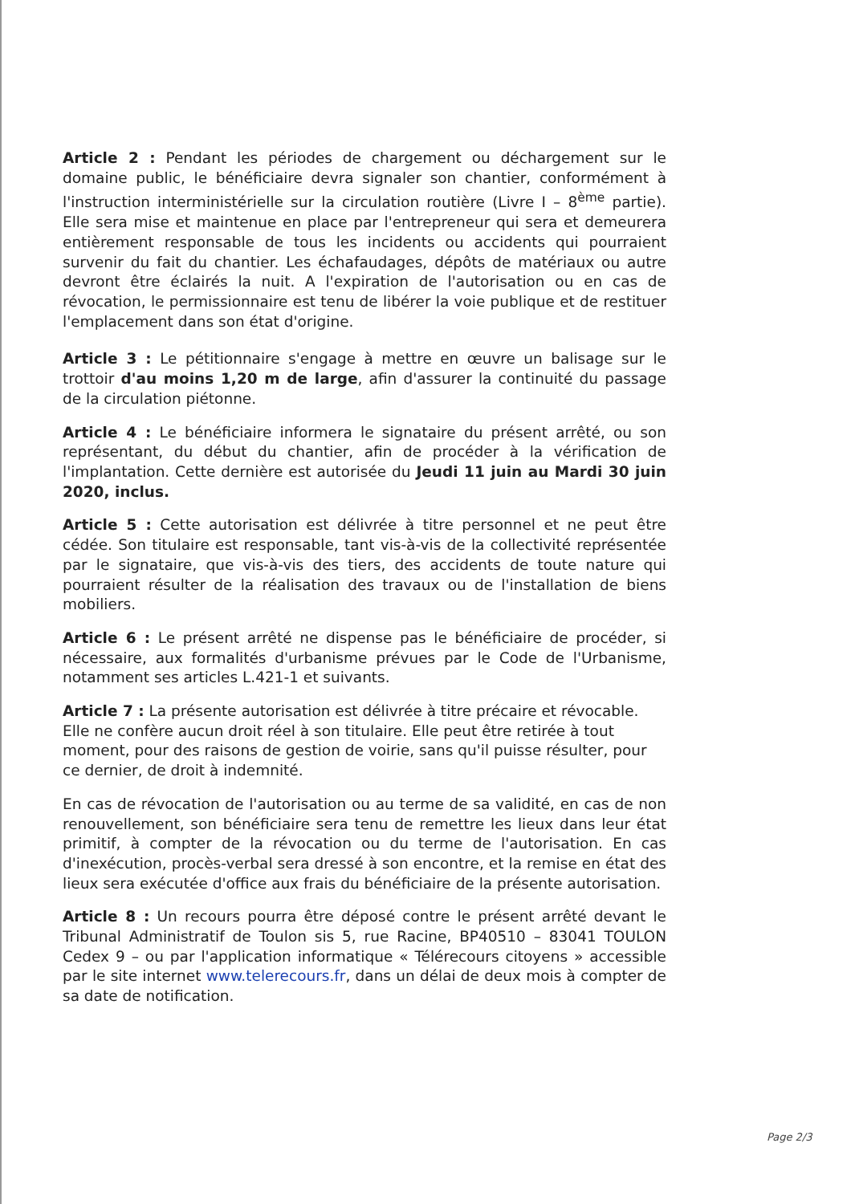Article 2 : Pendant les périodes de chargement ou déchargement sur le domaine public, le bénéficiaire devra signaler son chantier, conformément à l'instruction interministérielle sur la circulation routière (Livre I – 8<sup>ème</sup> partie). Elle sera mise et maintenue en place par l'entrepreneur qui sera et demeurera entièrement responsable de tous les incidents ou accidents qui pourraient survenir du fait du chantier. Les échafaudages, dépôts de matériaux ou autre devront être éclairés la nuit. A l'expiration de l'autorisation ou en cas de révocation, le permissionnaire est tenu de libérer la voie publique et de restituer l'emplacement dans son état d'origine.
Article 3 : Le pétitionnaire s'engage à mettre en œuvre un balisage sur le trottoir d'au moins 1,20 m de large, afin d'assurer la continuité du passage de la circulation piétonne.
Article 4 : Le bénéficiaire informera le signataire du présent arrêté, ou son représentant, du début du chantier, afin de procéder à la vérification de l'implantation. Cette dernière est autorisée du Jeudi 11 juin au Mardi 30 juin 2020, inclus.
Article 5 : Cette autorisation est délivrée à titre personnel et ne peut être cédée. Son titulaire est responsable, tant vis-à-vis de la collectivité représentée par le signataire, que vis-à-vis des tiers, des accidents de toute nature qui pourraient résulter de la réalisation des travaux ou de l'installation de biens mobiliers.
Article 6 : Le présent arrêté ne dispense pas le bénéficiaire de procéder, si nécessaire, aux formalités d'urbanisme prévues par le Code de l'Urbanisme, notamment ses articles L.421-1 et suivants.
Article 7 : La présente autorisation est délivrée à titre précaire et révocable. Elle ne confère aucun droit réel à son titulaire. Elle peut être retirée à tout moment, pour des raisons de gestion de voirie, sans qu'il puisse résulter, pour ce dernier, de droit à indemnité.
En cas de révocation de l'autorisation ou au terme de sa validité, en cas de non renouvellement, son bénéficiaire sera tenu de remettre les lieux dans leur état primitif, à compter de la révocation ou du terme de l'autorisation. En cas d'inexécution, procès-verbal sera dressé à son encontre, et la remise en état des lieux sera exécutée d'office aux frais du bénéficiaire de la présente autorisation.
Article 8 : Un recours pourra être déposé contre le présent arrêté devant le Tribunal Administratif de Toulon sis 5, rue Racine, BP40510 – 83041 TOULON Cedex 9 – ou par l'application informatique « Télérecours citoyens » accessible par le site internet www.telerecours.fr, dans un délai de deux mois à compter de sa date de notification.
Page 2/3